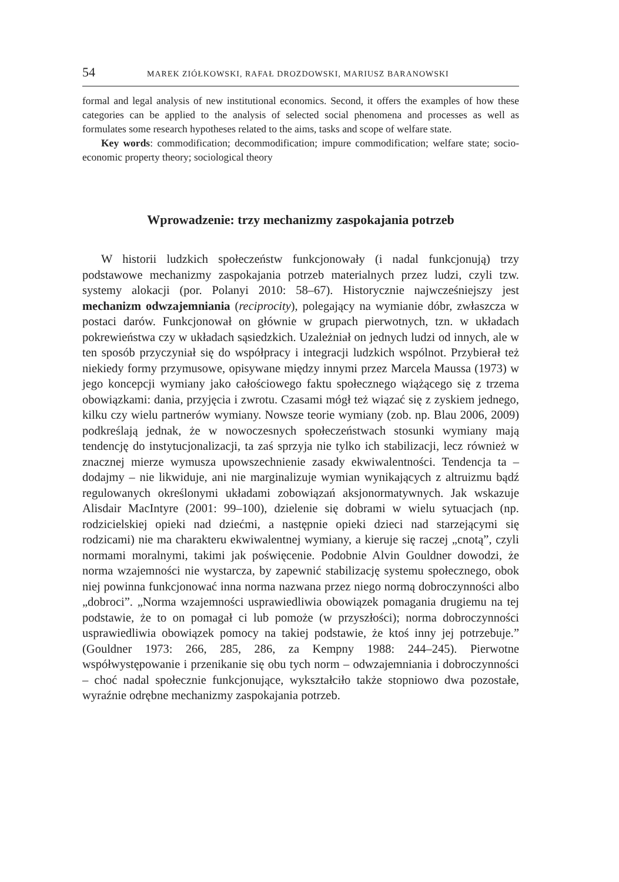54 MAREK ZIÓŁKOWSKI, RAFAŁ DROZDOWSKI, MARIUSZ BARANOWSKI
formal and legal analysis of new institutional economics. Second, it offers the examples of how these categories can be applied to the analysis of selected social phenomena and processes as well as formulates some research hypotheses related to the aims, tasks and scope of welfare state.
Key words: commodification; decommodification; impure commodification; welfare state; socio-economic property theory; sociological theory
Wprowadzenie: trzy mechanizmy zaspokajania potrzeb
W historii ludzkich społeczeństw funkcjonowały (i nadal funkcjonują) trzy podstawowe mechanizmy zaspokajania potrzeb materialnych przez ludzi, czyli tzw. systemy alokacji (por. Polanyi 2010: 58–67). Historycznie najwcześniejszy jest mechanizm odwzajemniania (reciprocity), polegający na wymianie dóbr, zwłaszcza w postaci darów. Funkcjonował on głównie w grupach pierwotnych, tzn. w układach pokrewieństwa czy w układach sąsiedzkich. Uzależniał on jednych ludzi od innych, ale w ten sposób przyczyniał się do współpracy i integracji ludzkich wspólnot. Przybierał też niekiedy formy przymusowe, opisywane między innymi przez Marcela Maussa (1973) w jego koncepcji wymiany jako całościowego faktu społecznego wiążącego się z trzema obowiązkami: dania, przyjęcia i zwrotu. Czasami mógł też wiązać się z zyskiem jednego, kilku czy wielu partnerów wymiany. Nowsze teorie wymiany (zob. np. Blau 2006, 2009) podkreślają jednak, że w nowoczesnych społeczeństwach stosunki wymiany mają tendencję do instytucjonalizacji, ta zaś sprzyja nie tylko ich stabilizacji, lecz również w znacznej mierze wymusza upowszechnienie zasady ekwiwalentności. Tendencja ta – dodajmy – nie likwiduje, ani nie marginalizuje wymian wynikających z altruizmu bądź regulowanych określonymi układami zobowiązań aksjonormatywnych. Jak wskazuje Alisdair MacIntyre (2001: 99–100), dzielenie się dobrami w wielu sytuacjach (np. rodzicielskiej opieki nad dziećmi, a następnie opieki dzieci nad starzejącymi się rodzicami) nie ma charakteru ekwiwalentnej wymiany, a kieruje się raczej „cnotą”, czyli normami moralnymi, takimi jak poświęcenie. Podobnie Alvin Gouldner dowodzi, że norma wzajemności nie wystarcza, by zapewnić stabilizację systemu społecznego, obok niej powinna funkcjonować inna norma nazwana przez niego normą dobroczynności albo „dobroci”. „Norma wzajemności usprawiedliwia obowiązek pomagania drugiemu na tej podstawie, że to on pomagał ci lub pomoże (w przyszłości); norma dobroczynności usprawiedliwia obowiązek pomocy na takiej podstawie, że ktoś inny jej potrzebuje.” (Gouldner 1973: 266, 285, 286, za Kempny 1988: 244–245). Pierwotne współwystępowanie i przenikanie się obu tych norm – odwzajemniania i dobroczynności – choć nadal społecznie funkcjonujące, wykształciło także stopniowo dwa pozostałe, wyraźnie odrębne mechanizmy zaspokajania potrzeb.